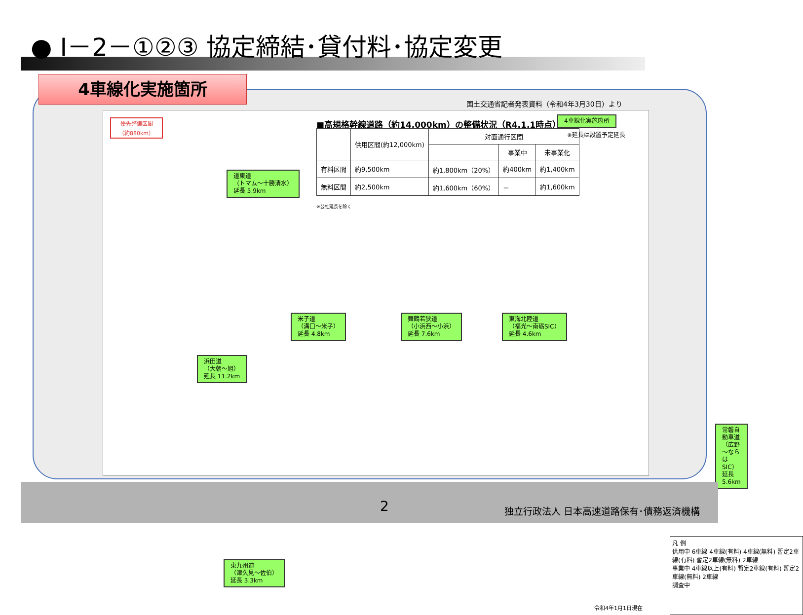● Ⅰ－2－①②③ 協定締結･貸付料･協定変更
4車線化実施箇所
国土交通省記者発表資料（令和4年3月30日）より
優先整備区間
（約880km）
■高規格幹線道路（約14,000km）の整備状況（R4.1.1時点）
4車線化実施箇所
※延長は設置予定延長
| | 供用区間(約12,000km) | 対面通行区間 | | |
| --- | --- | --- | --- | --- |
| | | | 事業中 | 未事業化 |
| 有料区間 | 約9,500km | 約1,800km（20%） | 約400km | 約1,400km |
| 無料区間 | 約2,500km | 約1,600km（60%） | － | 約1,600km |
※公社延長を除く
道東道
（トマム～十勝清水）
延長 5.9km
米子道
（溝口～米子）
延長 4.8km
舞鶴若狭道
（小浜西～小浜）
延長 7.6km
東海北陸道
（福光～南砺SIC）
延長 4.6km
浜田道
（大朝～旭）
延長 11.2km
常磐自動車道
（広野～ならはSIC）
延長 5.6km
東九州道
（津久見～佐伯）
延長 3.3km
凡 例
供用中 6車線 4車線(有料) 4車線(無料) 暫定2車線(有料) 暫定2車線(無料) 2車線
事業中 4車線以上(有料) 暫定2車線(有料) 暫定2車線(無料) 2車線
調査中
令和4年1月1日現在
2
独立行政法人 日本高速道路保有･債務返済機構